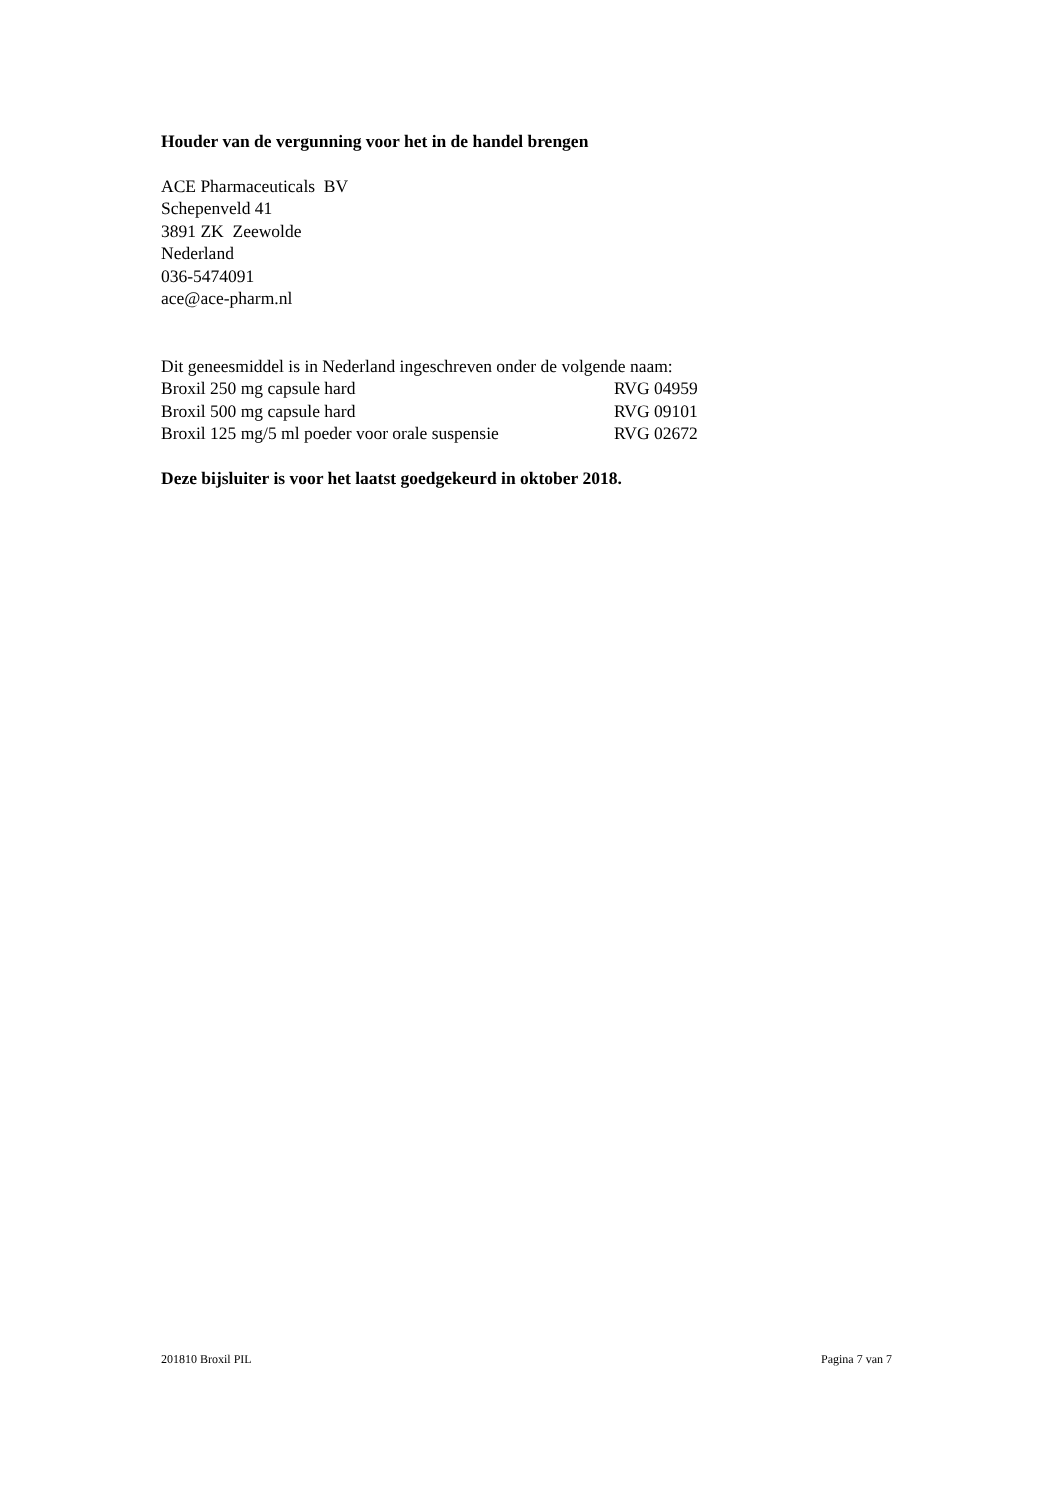Houder van de vergunning voor het in de handel brengen
ACE Pharmaceuticals BV
Schepenveld 41
3891 ZK Zeewolde
Nederland
036-5474091
ace@ace-pharm.nl
Dit geneesmiddel is in Nederland ingeschreven onder de volgende naam:
Broxil 250 mg capsule hard RVG 04959
Broxil 500 mg capsule hard RVG 09101
Broxil 125 mg/5 ml poeder voor orale suspensie RVG 02672
Deze bijsluiter is voor het laatst goedgekeurd in oktober 2018.
201810 Broxil PIL Pagina 7 van 7